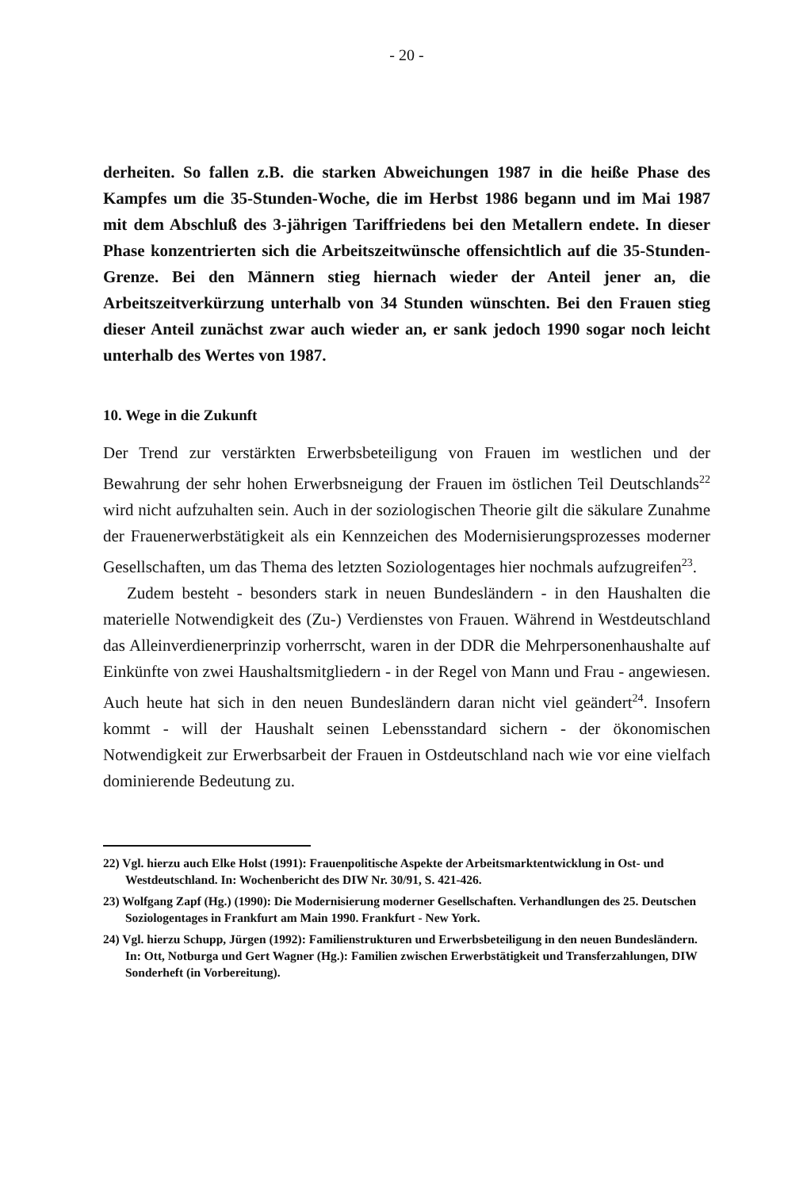- 20 -
derheiten. So fallen z.B. die starken Abweichungen 1987 in die heiße Phase des Kampfes um die 35-Stunden-Woche, die im Herbst 1986 begann und im Mai 1987 mit dem Abschluß des 3-jährigen Tariffriedens bei den Metallern endete. In dieser Phase konzentrierten sich die Arbeitszeitwünsche offensichtlich auf die 35-Stunden-Grenze. Bei den Männern stieg hiernach wieder der Anteil jener an, die Arbeitszeitverkürzung unterhalb von 34 Stunden wünschten. Bei den Frauen stieg dieser Anteil zunächst zwar auch wieder an, er sank jedoch 1990 sogar noch leicht unterhalb des Wertes von 1987.
10. Wege in die Zukunft
Der Trend zur verstärkten Erwerbsbeteiligung von Frauen im westlichen und der Bewahrung der sehr hohen Erwerbsneigung der Frauen im östlichen Teil Deutschlands<sup>22</sup> wird nicht aufzuhalten sein. Auch in der soziologischen Theorie gilt die säkulare Zunahme der Frauenerwerbstätigkeit als ein Kennzeichen des Modernisierungsprozesses moderner Gesellschaften, um das Thema des letzten Soziologentages hier nochmals aufzugreifen<sup>23</sup>.
Zudem besteht - besonders stark in neuen Bundesländern - in den Haushalten die materielle Notwendigkeit des (Zu-) Verdienstes von Frauen. Während in Westdeutschland das Alleinverdienerprinzip vorherrscht, waren in der DDR die Mehrpersonenhaushalte auf Einkünfte von zwei Haushaltsmitgliedern - in der Regel von Mann und Frau - angewiesen. Auch heute hat sich in den neuen Bundesländern daran nicht viel geändert<sup>24</sup>. Insofern kommt - will der Haushalt seinen Lebensstandard sichern - der ökonomischen Notwendigkeit zur Erwerbsarbeit der Frauen in Ostdeutschland nach wie vor eine vielfach dominierende Bedeutung zu.
22) Vgl. hierzu auch Elke Holst (1991): Frauenpolitische Aspekte der Arbeitsmarktentwicklung in Ost- und Westdeutschland. In: Wochenbericht des DIW Nr. 30/91, S. 421-426.
23) Wolfgang Zapf (Hg.) (1990): Die Modernisierung moderner Gesellschaften. Verhandlungen des 25. Deutschen Soziologentages in Frankfurt am Main 1990. Frankfurt - New York.
24) Vgl. hierzu Schupp, Jürgen (1992): Familienstrukturen und Erwerbsbeteiligung in den neuen Bundesländern. In: Ott, Notburga und Gert Wagner (Hg.): Familien zwischen Erwerbstätigkeit und Transferzahlungen, DIW Sonderheft (in Vorbereitung).